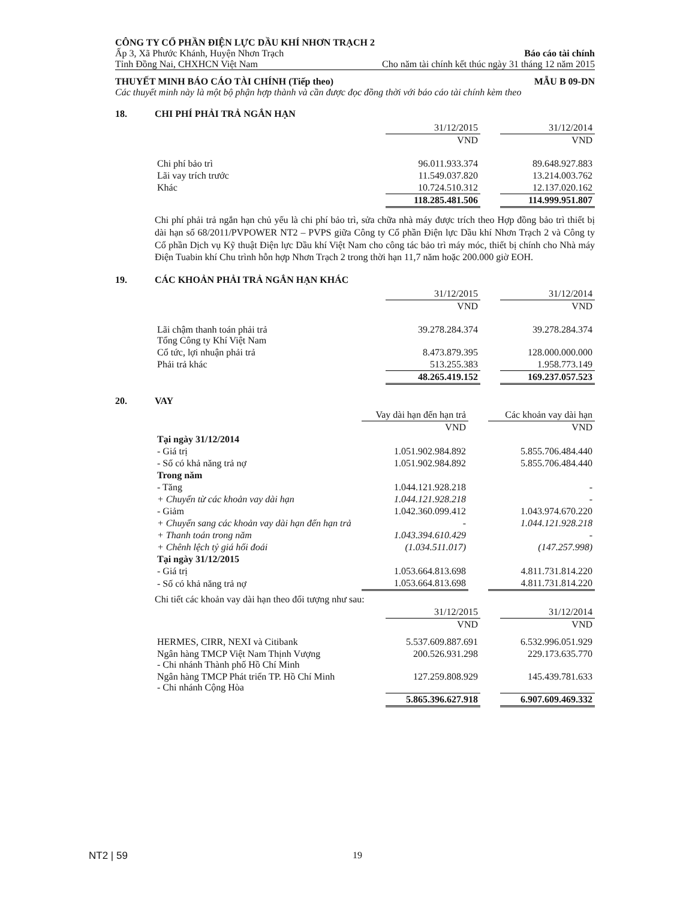CÔNG TY CỔ PHẦN ĐIỆN LỰC DẦU KHÍ NHƠN TRẠCH 2
Ấp 3, Xã Phước Khánh, Huyện Nhơn Trạch Báo cáo tài chính
Tỉnh Đồng Nai, CHXHCN Việt Nam Cho năm tài chính kết thúc ngày 31 tháng 12 năm 2015
THUYẾT MINH BÁO CÁO TÀI CHÍNH (Tiếp theo) MẪU B 09-DN
Các thuyết minh này là một bộ phận hợp thành và cần được đọc đồng thời với báo cáo tài chính kèm theo
18. CHI PHÍ PHẢI TRẢ NGẮN HẠN
| | 31/12/2015 | | 31/12/2014 |
| | VND | | VND |
| Chi phí bảo trì | 96.011.933.374 | | 89.648.927.883 |
| Lãi vay trích trước | 11.549.037.820 | | 13.214.003.762 |
| Khác | 10.724.510.312 | | 12.137.020.162 |
| | 118.285.481.506 | | 114.999.951.807 |
Chi phí phải trả ngắn hạn chủ yếu là chi phí bảo trì, sửa chữa nhà máy được trích theo Hợp đồng bảo trì thiết bị dài hạn số 68/2011/PVPOWER NT2 – PVPS giữa Công ty Cổ phần Điện lực Dầu khí Nhơn Trạch 2 và Công ty Cổ phần Dịch vụ Kỹ thuật Điện lực Dầu khí Việt Nam cho công tác bảo trì máy móc, thiết bị chính cho Nhà máy Điện Tuabin khí Chu trình hỗn hợp Nhơn Trạch 2 trong thời hạn 11,7 năm hoặc 200.000 giờ EOH.
19. CÁC KHOẢN PHẢI TRẢ NGẮN HẠN KHÁC
| | 31/12/2015 | | 31/12/2014 |
| | VND | | VND |
| Lãi chậm thanh toán phải trả Tổng Công ty Khí Việt Nam | 39.278.284.374 | | 39.278.284.374 |
| Cổ tức, lợi nhuận phải trả | 8.473.879.395 | | 128.000.000.000 |
| Phải trả khác | 513.255.383 | | 1.958.773.149 |
| | 48.265.419.152 | | 169.237.057.523 |
20. VAY
| | Vay dài hạn đến hạn trả | | Các khoản vay dài hạn |
| | VND | | VND |
| Tại ngày 31/12/2014 | | | |
| - Giá trị | 1.051.902.984.892 | | 5.855.706.484.440 |
| - Số có khả năng trả nợ | 1.051.902.984.892 | | 5.855.706.484.440 |
| Trong năm | | | |
| - Tăng | 1.044.121.928.218 | | - |
| + Chuyển từ các khoản vay dài hạn | 1.044.121.928.218 | | - |
| - Giảm | 1.042.360.099.412 | | 1.043.974.670.220 |
| + Chuyển sang các khoản vay dài hạn đến hạn trả | - | | 1.044.121.928.218 |
| + Thanh toán trong năm | 1.043.394.610.429 | | - |
| + Chênh lệch tỷ giá hối đoái | (1.034.511.017) | | (147.257.998) |
| Tại ngày 31/12/2015 | | | |
| - Giá trị | 1.053.664.813.698 | | 4.811.731.814.220 |
| - Số có khả năng trả nợ | 1.053.664.813.698 | | 4.811.731.814.220 |
Chi tiết các khoản vay dài hạn theo đối tượng như sau:
| | 31/12/2015 | | 31/12/2014 |
| | VND | | VND |
| HERMES, CIRR, NEXI và Citibank | 5.537.609.887.691 | | 6.532.996.051.929 |
| Ngân hàng TMCP Việt Nam Thịnh Vượng - Chi nhánh Thành phố Hồ Chí Minh | 200.526.931.298 | | 229.173.635.770 |
| Ngân hàng TMCP Phát triển TP. Hồ Chí Minh - Chi nhánh Cộng Hòa | 127.259.808.929 | | 145.439.781.633 |
| | 5.865.396.627.918 | | 6.907.609.469.332 |
NT2 | 59 19